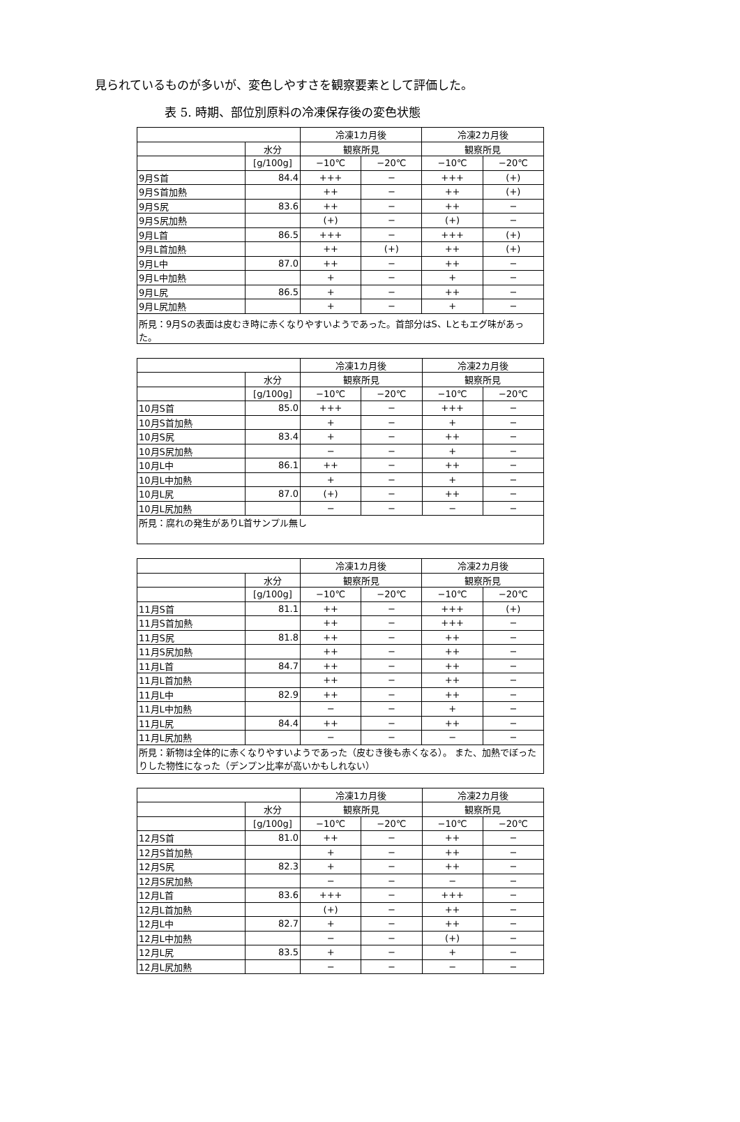見られているものが多いが、変色しやすさを観察要素として評価した。
表 5. 時期、部位別原料の冷凍保存後の変色状態
| | | 冷凍1カ月後 | | 冷凍2カ月後 | |
| --- | --- | --- | --- | --- | --- |
| | 水分 | 観察所見 | | 観察所見 | |
| | [g/100g] | −10℃ | −20℃ | −10℃ | −20℃ |
| 9月S首 | 84.4 | +++ | − | +++ | (+) |
| 9月S首加熱 | | ++ | − | ++ | (+) |
| 9月S尻 | 83.6 | ++ | − | ++ | − |
| 9月S尻加熱 | | (+) | − | (+) | − |
| 9月L首 | 86.5 | +++ | − | +++ | (+) |
| 9月L首加熱 | | ++ | (+) | ++ | (+) |
| 9月L中 | 87.0 | ++ | − | ++ | − |
| 9月L中加熱 | | + | − | + | − |
| 9月L尻 | 86.5 | + | − | ++ | − |
| 9月L尻加熱 | | + | − | + | − |
| 所見：9月Sの表面は皮むき時に赤くなりやすいようであった。首部分はS、Lともエグ味があった。 | | | | | |
| | | 冷凍1カ月後 | | 冷凍2カ月後 | |
| --- | --- | --- | --- | --- | --- |
| | 水分 | 観察所見 | | 観察所見 | |
| | [g/100g] | −10℃ | −20℃ | −10℃ | −20℃ |
| 10月S首 | 85.0 | +++ | − | +++ | − |
| 10月S首加熱 | | + | − | + | − |
| 10月S尻 | 83.4 | + | − | ++ | − |
| 10月S尻加熱 | | − | − | + | − |
| 10月L中 | 86.1 | ++ | − | ++ | − |
| 10月L中加熱 | | + | − | + | − |
| 10月L尻 | 87.0 | (+) | − | ++ | − |
| 10月L尻加熱 | | − | − | − | − |
| 所見：腐れの発生がありL首サンプル無し | | | | | |
| | | 冷凍1カ月後 | | 冷凍2カ月後 | |
| --- | --- | --- | --- | --- | --- |
| | 水分 | 観察所見 | | 観察所見 | |
| | [g/100g] | −10℃ | −20℃ | −10℃ | −20℃ |
| 11月S首 | 81.1 | ++ | − | +++ | (+) |
| 11月S首加熱 | | ++ | − | +++ | − |
| 11月S尻 | 81.8 | ++ | − | ++ | − |
| 11月S尻加熱 | | ++ | − | ++ | − |
| 11月L首 | 84.7 | ++ | − | ++ | − |
| 11月L首加熱 | | ++ | − | ++ | − |
| 11月L中 | 82.9 | ++ | − | ++ | − |
| 11月L中加熱 | | − | − | + | − |
| 11月L尻 | 84.4 | ++ | − | ++ | − |
| 11月L尻加熱 | | − | − | − | − |
| 所見：新物は全体的に赤くなりやすいようであった（皮むき後も赤くなる）。 また、加熱でぼったりした物性になった（デンプン比率が高いかもしれない） | | | | | |
| | | 冷凍1カ月後 | | 冷凍2カ月後 | |
| --- | --- | --- | --- | --- | --- |
| | 水分 | 観察所見 | | 観察所見 | |
| | [g/100g] | −10℃ | −20℃ | −10℃ | −20℃ |
| 12月S首 | 81.0 | ++ | − | ++ | − |
| 12月S首加熱 | | + | − | ++ | − |
| 12月S尻 | 82.3 | + | − | ++ | − |
| 12月S尻加熱 | | − | − | − | − |
| 12月L首 | 83.6 | +++ | − | +++ | − |
| 12月L首加熱 | | (+) | − | ++ | − |
| 12月L中 | 82.7 | + | − | ++ | − |
| 12月L中加熱 | | − | − | (+) | − |
| 12月L尻 | 83.5 | + | − | + | − |
| 12月L尻加熱 | | − | − | − | − |